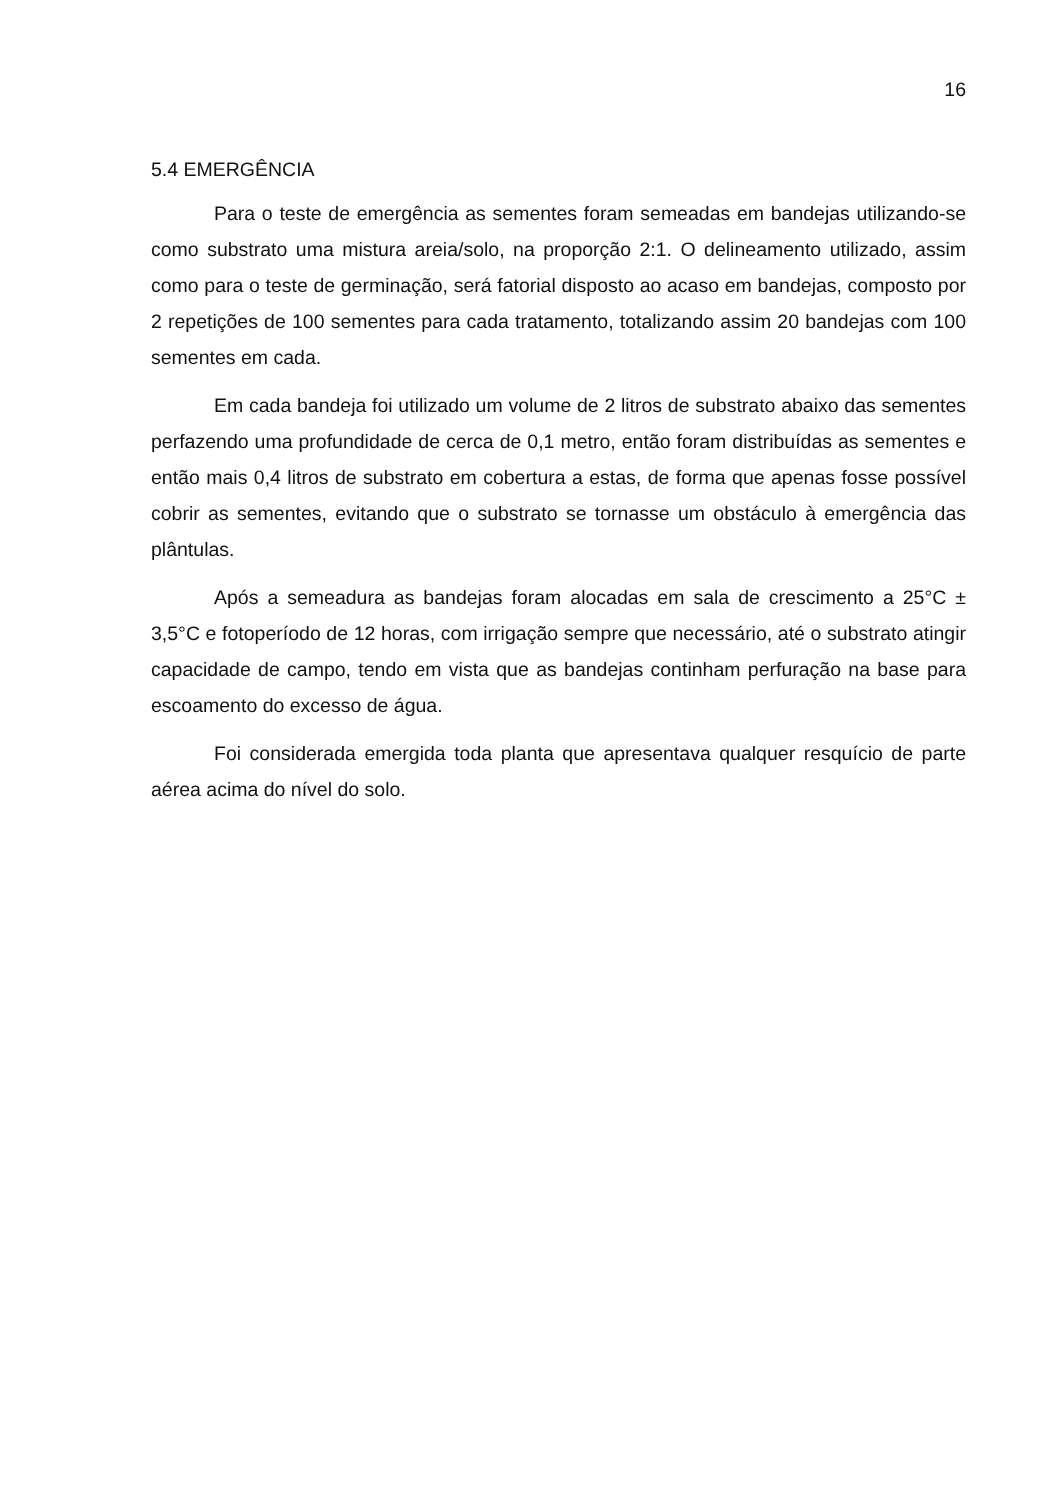16
5.4 EMERGÊNCIA
Para o teste de emergência as sementes foram semeadas em bandejas utilizando-se como substrato uma mistura areia/solo, na proporção 2:1. O delineamento utilizado, assim como para o teste de germinação, será fatorial disposto ao acaso em bandejas, composto por 2 repetições de 100 sementes para cada tratamento, totalizando assim 20 bandejas com 100 sementes em cada.
Em cada bandeja foi utilizado um volume de 2 litros de substrato abaixo das sementes perfazendo uma profundidade de cerca de 0,1 metro, então foram distribuídas as sementes e então mais 0,4 litros de substrato em cobertura a estas, de forma que apenas fosse possível cobrir as sementes, evitando que o substrato se tornasse um obstáculo à emergência das plântulas.
Após a semeadura as bandejas foram alocadas em sala de crescimento a 25°C ± 3,5°C e fotoperíodo de 12 horas, com irrigação sempre que necessário, até o substrato atingir capacidade de campo, tendo em vista que as bandejas continham perfuração na base para escoamento do excesso de água.
Foi considerada emergida toda planta que apresentava qualquer resquício de parte aérea acima do nível do solo.